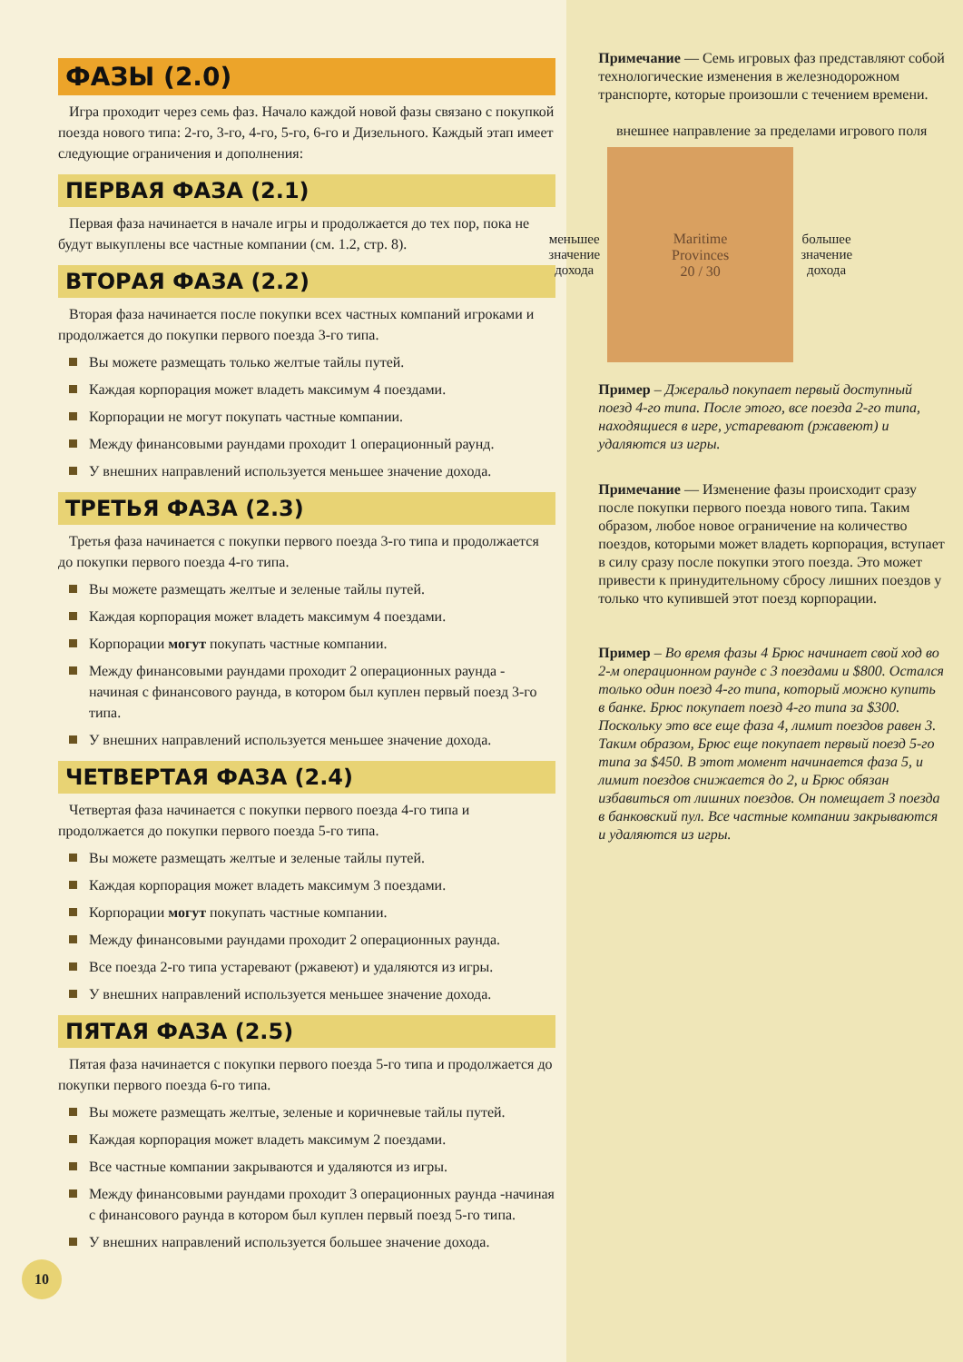ФАЗЫ (2.0)
Игра проходит через семь фаз. Начало каждой новой фазы связано с покупкой поезда нового типа: 2-го, 3-го, 4-го, 5-го, 6-го и Дизельного. Каждый этап имеет следующие ограничения и дополнения:
ПЕРВАЯ ФАЗА (2.1)
Первая фаза начинается в начале игры и продолжается до тех пор, пока не будут выкуплены все частные компании (см. 1.2, стр. 8).
ВТОРАЯ ФАЗА (2.2)
Вторая фаза начинается после покупки всех частных компаний игроками и продолжается до покупки первого поезда 3-го типа.
Вы можете размещать только желтые тайлы путей.
Каждая корпорация может владеть максимум 4 поездами.
Корпорации не могут покупать частные компании.
Между финансовыми раундами проходит 1 операционный раунд.
У внешних направлений используется меньшее значение дохода.
ТРЕТЬЯ ФАЗА (2.3)
Третья фаза начинается с покупки первого поезда 3-го типа и продолжается до покупки первого поезда 4-го типа.
Вы можете размещать желтые и зеленые тайлы путей.
Каждая корпорация может владеть максимум 4 поездами.
Корпорации могут покупать частные компании.
Между финансовыми раундами проходит 2 операционных раунда - начиная с финансового раунда, в котором был куплен первый поезд 3-го типа.
У внешних направлений используется меньшее значение дохода.
ЧЕТВЕРТАЯ ФАЗА (2.4)
Четвертая фаза начинается с покупки первого поезда 4-го типа и продолжается до покупки первого поезда 5-го типа.
Вы можете размещать желтые и зеленые тайлы путей.
Каждая корпорация может владеть максимум 3 поездами.
Корпорации могут покупать частные компании.
Между финансовыми раундами проходит 2 операционных раунда.
Все поезда 2-го типа устаревают (ржавеют) и удаляются из игры.
У внешних направлений используется меньшее значение дохода.
ПЯТАЯ ФАЗА (2.5)
Пятая фаза начинается с покупки первого поезда 5-го типа и продолжается до покупки первого поезда 6-го типа.
Вы можете размещать желтые, зеленые и коричневые тайлы путей.
Каждая корпорация может владеть максимум 2 поездами.
Все частные компании закрываются и удаляются из игры.
Между финансовыми раундами проходит 3 операционных раунда -начиная с финансового раунда в котором был куплен первый поезд 5-го типа.
У внешних направлений используется большее значение дохода.
10
Примечание — Семь игровых фаз представляют собой технологические изменения в железнодорожном транспорте, которые произошли с течением времени.
внешнее направление за пределами игрового поля
меньшее
значение
дохода
Maritime
Provinces
20 / 30
большее
значение
дохода
Пример – Джеральд покупает первый доступный поезд 4-го типа. После этого, все поезда 2-го типа, находящиеся в игре, устаревают (ржавеют) и удаляются из игры.
Примечание — Изменение фазы происходит сразу после покупки первого поезда нового типа. Таким образом, любое новое ограничение на количество поездов, которыми может владеть корпорация, вступает в силу сразу после покупки этого поезда. Это может привести к принудительному сбросу лишних поездов у только что купившей этот поезд корпорации.
Пример – Во время фазы 4 Брюс начинает свой ход во 2-м операционном раунде с 3 поездами и $800. Остался только один поезд 4-го типа, который можно купить в банке. Брюс покупает поезд 4-го типа за $300. Поскольку это все еще фаза 4, лимит поездов равен 3. Таким образом, Брюс еще покупает первый поезд 5-го типа за $450. В этот момент начинается фаза 5, и лимит поездов снижается до 2, и Брюс обязан избавиться от лишних поездов. Он помещает 3 поезда в банковский пул. Все частные компании закрываются и удаляются из игры.